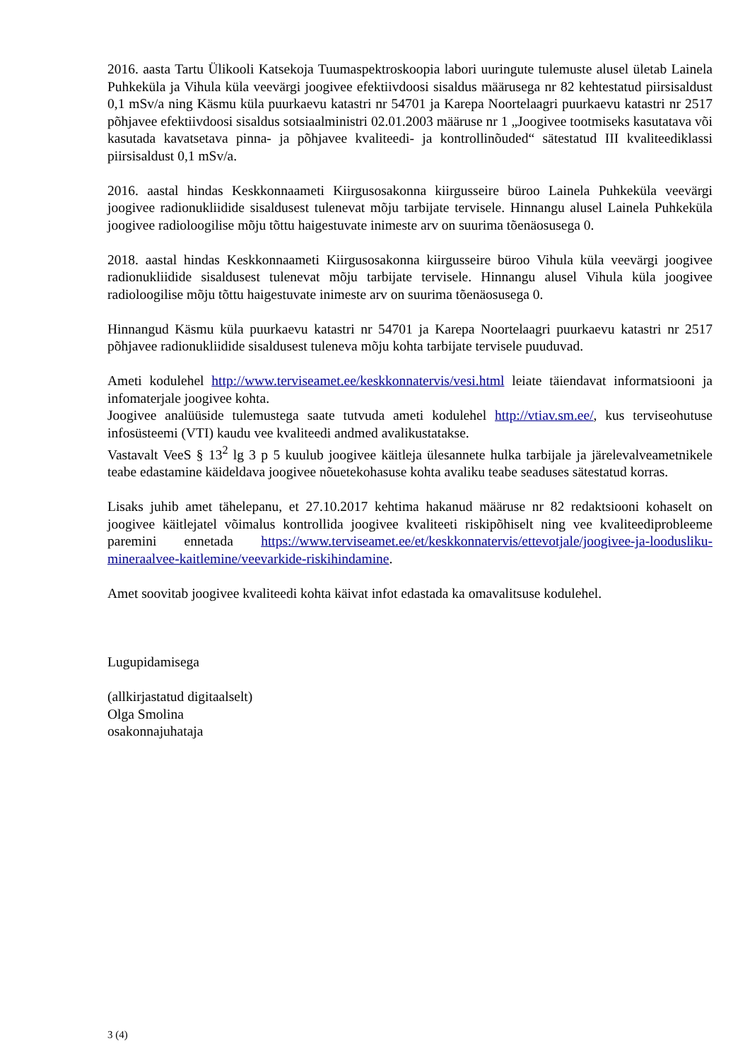2016. aasta Tartu Ülikooli Katsekoja Tuumaspektroskoopia labori uuringute tulemuste alusel ületab Lainela Puhkeküla ja Vihula küla veevärgi joogivee efektiivdoosi sisaldus määrusega nr 82 kehtestatud piirsisaldust 0,1 mSv/a ning Käsmu küla puurkaevu katastri nr 54701 ja Karepa Noortelaagri puurkaevu katastri nr 2517 põhjavee efektiivdoosi sisaldus sotsiaalministri 02.01.2003 määruse nr 1 „Joogivee tootmiseks kasutatava või kasutada kavatsetava pinna- ja põhjavee kvaliteedi- ja kontrollinõuded“ sätestatud III kvaliteediklassi piirsisaldust 0,1 mSv/a.
2016. aastal hindas Keskkonnaameti Kiirgusosakonna kiirgusseire büroo Lainela Puhkeküla veevärgi joogivee radionukliidide sisaldusest tulenevat mõju tarbijate tervisele. Hinnangu alusel Lainela Puhkeküla joogivee radioloogilise mõju tõttu haigestuvate inimeste arv on suurima tõenäosusega 0.
2018. aastal hindas Keskkonnaameti Kiirgusosakonna kiirgusseire büroo Vihula küla veevärgi joogivee radionukliidide sisaldusest tulenevat mõju tarbijate tervisele. Hinnangu alusel Vihula küla joogivee radioloogilise mõju tõttu haigestuvate inimeste arv on suurima tõenäosusega 0.
Hinnangud Käsmu küla puurkaevu katastri nr 54701 ja Karepa Noortelaagri puurkaevu katastri nr 2517 põhjavee radionukliidide sisaldusest tuleneva mõju kohta tarbijate tervisele puuduvad.
Ameti kodulehel http://www.terviseamet.ee/keskkonnatervis/vesi.html leiate täiendavat informatsiooni ja infomaterjale joogivee kohta.
Joogivee analüüside tulemustega saate tutvuda ameti kodulehel http://vtiav.sm.ee/, kus terviseohutuse infosüsteemi (VTI) kaudu vee kvaliteedi andmed avalikustatakse.
Vastavalt VeeS § 13<sup>2</sup> lg 3 p 5 kuulub joogivee käitleja ülesannete hulka tarbijale ja järelevalveametnikele teabe edastamine käideldava joogivee nõuetekohasuse kohta avaliku teabe seaduses sätestatud korras.
Lisaks juhib amet tähelepanu, et 27.10.2017 kehtima hakanud määruse nr 82 redaktsiooni kohaselt on joogivee käitlejatel võimalus kontrollida joogivee kvaliteeti riskipõhiselt ning vee kvaliteediprobleeme paremini ennetada https://www.terviseamet.ee/et/keskkonnatervis/ettevotjale/joogivee-ja-loodusliku-mineraalvee-kaitlemine/veevarkide-riskihindamine.
Amet soovitab joogivee kvaliteedi kohta käivat infot edastada ka omavalitsuse kodulehel.
Lugupidamisega
(allkirjastatud digitaalselt)
Olga Smolina
osakonnajuhataja
3 (4)